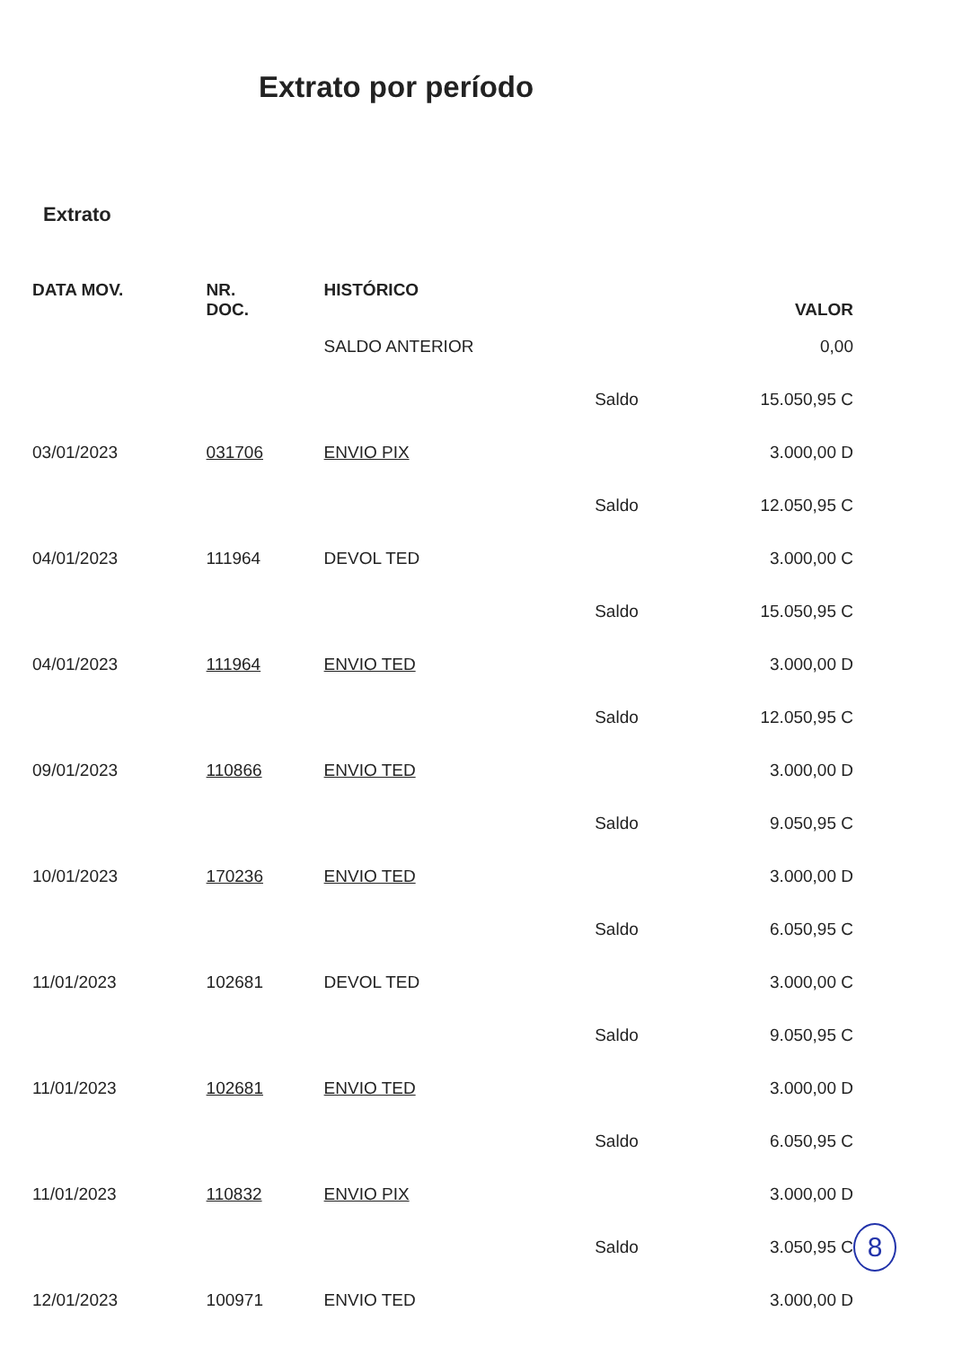Extrato por período
Extrato
| DATA MOV. | NR. DOC. | HISTÓRICO | | VALOR |
| --- | --- | --- | --- | --- |
| | | SALDO ANTERIOR | | 0,00 |
| | | | Saldo | 15.050,95 C |
| 03/01/2023 | 031706 | ENVIO PIX | | 3.000,00 D |
| | | | Saldo | 12.050,95 C |
| 04/01/2023 | 111964 | DEVOL TED | | 3.000,00 C |
| | | | Saldo | 15.050,95 C |
| 04/01/2023 | 111964 | ENVIO TED | | 3.000,00 D |
| | | | Saldo | 12.050,95 C |
| 09/01/2023 | 110866 | ENVIO TED | | 3.000,00 D |
| | | | Saldo | 9.050,95 C |
| 10/01/2023 | 170236 | ENVIO TED | | 3.000,00 D |
| | | | Saldo | 6.050,95 C |
| 11/01/2023 | 102681 | DEVOL TED | | 3.000,00 C |
| | | | Saldo | 9.050,95 C |
| 11/01/2023 | 102681 | ENVIO TED | | 3.000,00 D |
| | | | Saldo | 6.050,95 C |
| 11/01/2023 | 110832 | ENVIO PIX | | 3.000,00 D |
| | | | Saldo | 3.050,95 C |
| 12/01/2023 | 100971 | ENVIO TED | | 3.000,00 D |
8